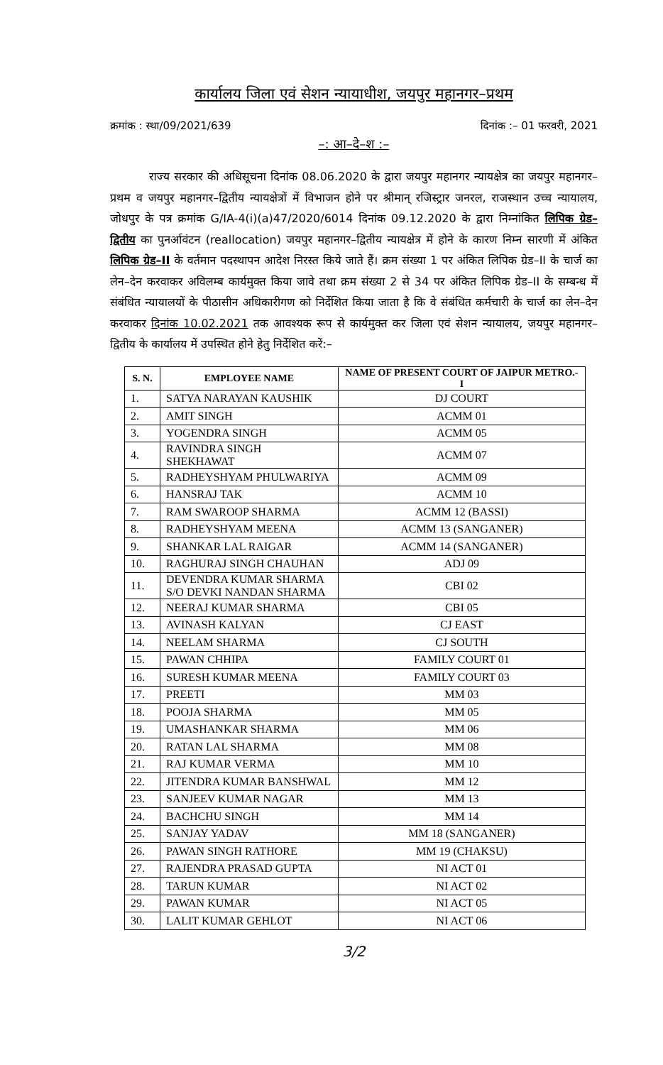कार्यालय जिला एवं सेशन न्यायाधीश, जयपुर महानगर–प्रथम
क्रमांक : स्था/09/2021/639 दिनांक :– 01 फरवरी, 2021
–: आ–दे–श :–
राज्य सरकार की अधिसूचना दिनांक 08.06.2020 के द्वारा जयपुर महानगर न्यायक्षेत्र का जयपुर महानगर–प्रथम व जयपुर महानगर–द्वितीय न्यायक्षेत्रों में विभाजन होने पर श्रीमान् रजिस्ट्रार जनरल, राजस्थान उच्च न्यायालय, जोधपुर के पत्र क्रमांक G/IA-4(i)(a)47/2020/6014 दिनांक 09.12.2020 के द्वारा निम्नांकित लिपिक ग्रेड–द्वितीय का पुनर्आवंटन (reallocation) जयपुर महानगर–द्वितीय न्यायक्षेत्र में होने के कारण निम्न सारणी में अंकित लिपिक ग्रेड–II के वर्तमान पदस्थापन आदेश निरस्त किये जाते हैं। क्रम संख्या 1 पर अंकित लिपिक ग्रेड–II के चार्ज का लेन–देन करवाकर अविलम्ब कार्यमुक्त किया जावे तथा क्रम संख्या 2 से 34 पर अंकित लिपिक ग्रेड–II के सम्बन्ध में संबंधित न्यायालयों के पीठासीन अधिकारीगण को निर्देशित किया जाता है कि वे संबंधित कर्मचारी के चार्ज का लेन–देन करवाकर दिनांक 10.02.2021 तक आवश्यक रूप से कार्यमुक्त कर जिला एवं सेशन न्यायालय, जयपुर महानगर–द्वितीय के कार्यालय में उपस्थित होने हेतु निर्देशित करें:–
| S. N. | EMPLOYEE NAME | NAME OF PRESENT COURT OF JAIPUR METRO.-I |
| --- | --- | --- |
| 1. | SATYA NARAYAN KAUSHIK | DJ COURT |
| 2. | AMIT SINGH | ACMM 01 |
| 3. | YOGENDRA SINGH | ACMM 05 |
| 4. | RAVINDRA SINGH SHEKHAWAT | ACMM 07 |
| 5. | RADHEYSHYAM PHULWARIYA | ACMM 09 |
| 6. | HANSRAJ TAK | ACMM 10 |
| 7. | RAM SWAROOP SHARMA | ACMM 12 (BASSI) |
| 8. | RADHEYSHYAM MEENA | ACMM 13 (SANGANER) |
| 9. | SHANKAR LAL RAIGAR | ACMM 14 (SANGANER) |
| 10. | RAGHURAJ SINGH CHAUHAN | ADJ 09 |
| 11. | DEVENDRA KUMAR SHARMA S/O DEVKI NANDAN SHARMA | CBI 02 |
| 12. | NEERAJ KUMAR SHARMA | CBI 05 |
| 13. | AVINASH KALYAN | CJ EAST |
| 14. | NEELAM SHARMA | CJ SOUTH |
| 15. | PAWAN CHHIPA | FAMILY COURT 01 |
| 16. | SURESH KUMAR MEENA | FAMILY COURT 03 |
| 17. | PREETI | MM 03 |
| 18. | POOJA SHARMA | MM 05 |
| 19. | UMASHANKAR SHARMA | MM 06 |
| 20. | RATAN LAL SHARMA | MM 08 |
| 21. | RAJ KUMAR VERMA | MM 10 |
| 22. | JITENDRA KUMAR BANSHWAL | MM 12 |
| 23. | SANJEEV KUMAR NAGAR | MM 13 |
| 24. | BACHCHU SINGH | MM 14 |
| 25. | SANJAY YADAV | MM 18 (SANGANER) |
| 26. | PAWAN SINGH RATHORE | MM 19 (CHAKSU) |
| 27. | RAJENDRA PRASAD GUPTA | NI ACT 01 |
| 28. | TARUN KUMAR | NI ACT 02 |
| 29. | PAWAN KUMAR | NI ACT 05 |
| 30. | LALIT KUMAR GEHLOT | NI ACT 06 |
3/2